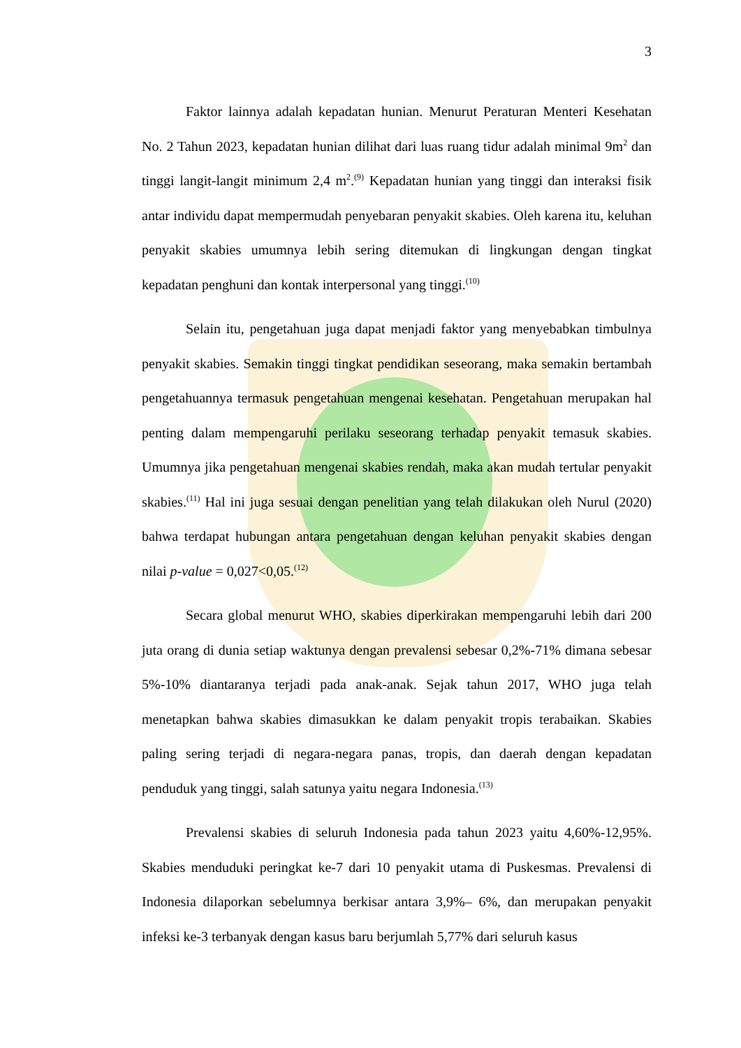3
Faktor lainnya adalah kepadatan hunian. Menurut Peraturan Menteri Kesehatan No. 2 Tahun 2023, kepadatan hunian dilihat dari luas ruang tidur adalah minimal 9m<sup>2</sup> dan tinggi langit-langit minimum 2,4 m<sup>2</sup>.<sup>(9)</sup> Kepadatan hunian yang tinggi dan interaksi fisik antar individu dapat mempermudah penyebaran penyakit skabies. Oleh karena itu, keluhan penyakit skabies umumnya lebih sering ditemukan di lingkungan dengan tingkat kepadatan penghuni dan kontak interpersonal yang tinggi.<sup>(10)</sup>
Selain itu, pengetahuan juga dapat menjadi faktor yang menyebabkan timbulnya penyakit skabies. Semakin tinggi tingkat pendidikan seseorang, maka semakin bertambah pengetahuannya termasuk pengetahuan mengenai kesehatan. Pengetahuan merupakan hal penting dalam mempengaruhi perilaku seseorang terhadap penyakit temasuk skabies. Umumnya jika pengetahuan mengenai skabies rendah, maka akan mudah tertular penyakit skabies.<sup>(11)</sup> Hal ini juga sesuai dengan penelitian yang telah dilakukan oleh Nurul (2020) bahwa terdapat hubungan antara pengetahuan dengan keluhan penyakit skabies dengan nilai p-value = 0,027<0,05.<sup>(12)</sup>
Secara global menurut WHO, skabies diperkirakan mempengaruhi lebih dari 200 juta orang di dunia setiap waktunya dengan prevalensi sebesar 0,2%-71% dimana sebesar 5%-10% diantaranya terjadi pada anak-anak. Sejak tahun 2017, WHO juga telah menetapkan bahwa skabies dimasukkan ke dalam penyakit tropis terabaikan. Skabies paling sering terjadi di negara-negara panas, tropis, dan daerah dengan kepadatan penduduk yang tinggi, salah satunya yaitu negara Indonesia.<sup>(13)</sup>
Prevalensi skabies di seluruh Indonesia pada tahun 2023 yaitu 4,60%-12,95%. Skabies menduduki peringkat ke-7 dari 10 penyakit utama di Puskesmas. Prevalensi di Indonesia dilaporkan sebelumnya berkisar antara 3,9%– 6%, dan merupakan penyakit infeksi ke-3 terbanyak dengan kasus baru berjumlah 5,77% dari seluruh kasus